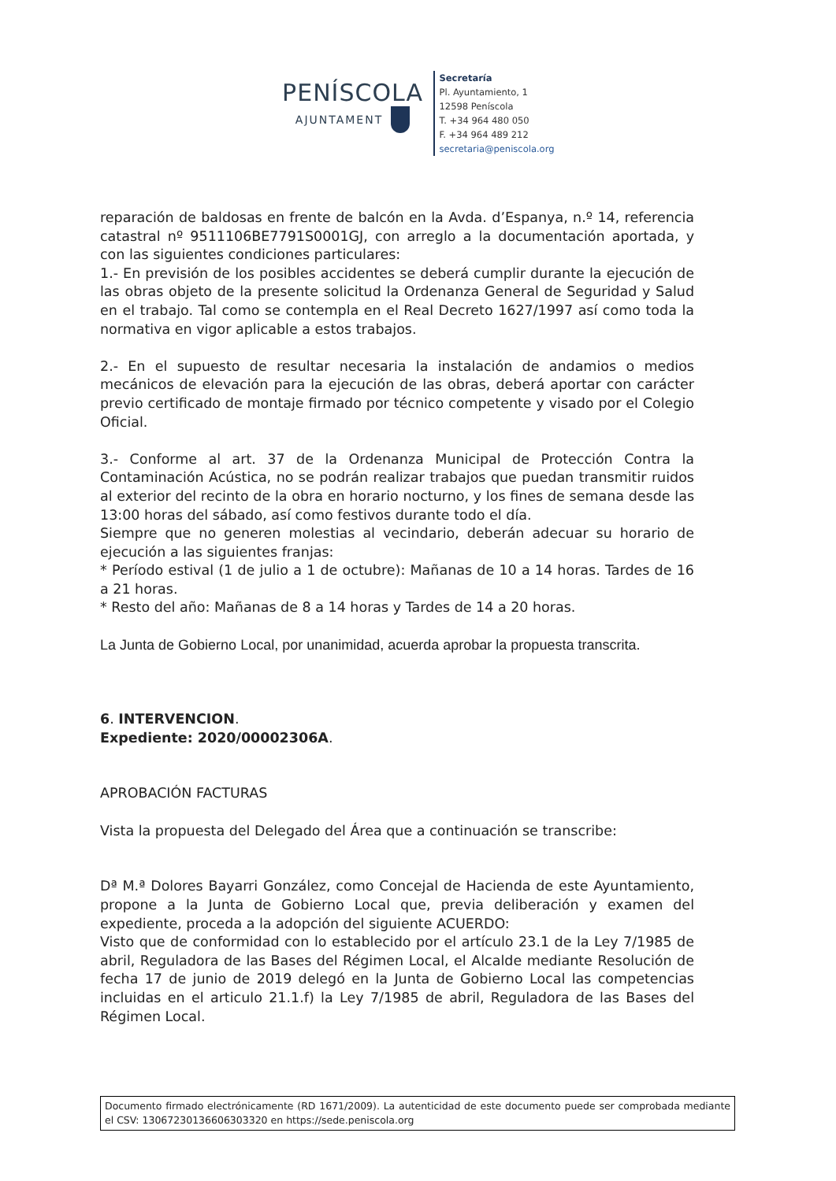PENÍSCOLA
AJUNTAMENT
Secretaría
Pl. Ayuntamiento, 1
12598 Peníscola
T. +34 964 480 050
F. +34 964 489 212
secretaria@peniscola.org
reparación de baldosas en frente de balcón en la Avda. d’Espanya, n.º 14, referencia catastral nº 9511106BE7791S0001GJ, con arreglo a la documentación aportada, y con las siguientes condiciones particulares:
1.- En previsión de los posibles accidentes se deberá cumplir durante la ejecución de las obras objeto de la presente solicitud la Ordenanza General de Seguridad y Salud en el trabajo. Tal como se contempla en el Real Decreto 1627/1997 así como toda la normativa en vigor aplicable a estos trabajos.
2.- En el supuesto de resultar necesaria la instalación de andamios o medios mecánicos de elevación para la ejecución de las obras, deberá aportar con carácter previo certificado de montaje firmado por técnico competente y visado por el Colegio Oficial.
3.- Conforme al art. 37 de la Ordenanza Municipal de Protección Contra la Contaminación Acústica, no se podrán realizar trabajos que puedan transmitir ruidos al exterior del recinto de la obra en horario nocturno, y los fines de semana desde las 13:00 horas del sábado, así como festivos durante todo el día.
Siempre que no generen molestias al vecindario, deberán adecuar su horario de ejecución a las siguientes franjas:
* Período estival (1 de julio a 1 de octubre): Mañanas de 10 a 14 horas. Tardes de 16 a 21 horas.
* Resto del año: Mañanas de 8 a 14 horas y Tardes de 14 a 20 horas.
La Junta de Gobierno Local, por unanimidad, acuerda aprobar la propuesta transcrita.
6. INTERVENCION.
Expediente: 2020/00002306A.
APROBACIÓN FACTURAS
Vista la propuesta del Delegado del Área que a continuación se transcribe:
Dª M.ª Dolores Bayarri González, como Concejal de Hacienda de este Ayuntamiento, propone a la Junta de Gobierno Local que, previa deliberación y examen del expediente, proceda a la adopción del siguiente ACUERDO:
Visto que de conformidad con lo establecido por el artículo 23.1 de la Ley 7/1985 de abril, Reguladora de las Bases del Régimen Local, el Alcalde mediante Resolución de fecha 17 de junio de 2019 delegó en la Junta de Gobierno Local las competencias incluidas en el articulo 21.1.f) la Ley 7/1985 de abril, Reguladora de las Bases del Régimen Local.
Documento firmado electrónicamente (RD 1671/2009). La autenticidad de este documento puede ser comprobada mediante el CSV: 13067230136606303320 en https://sede.peniscola.org